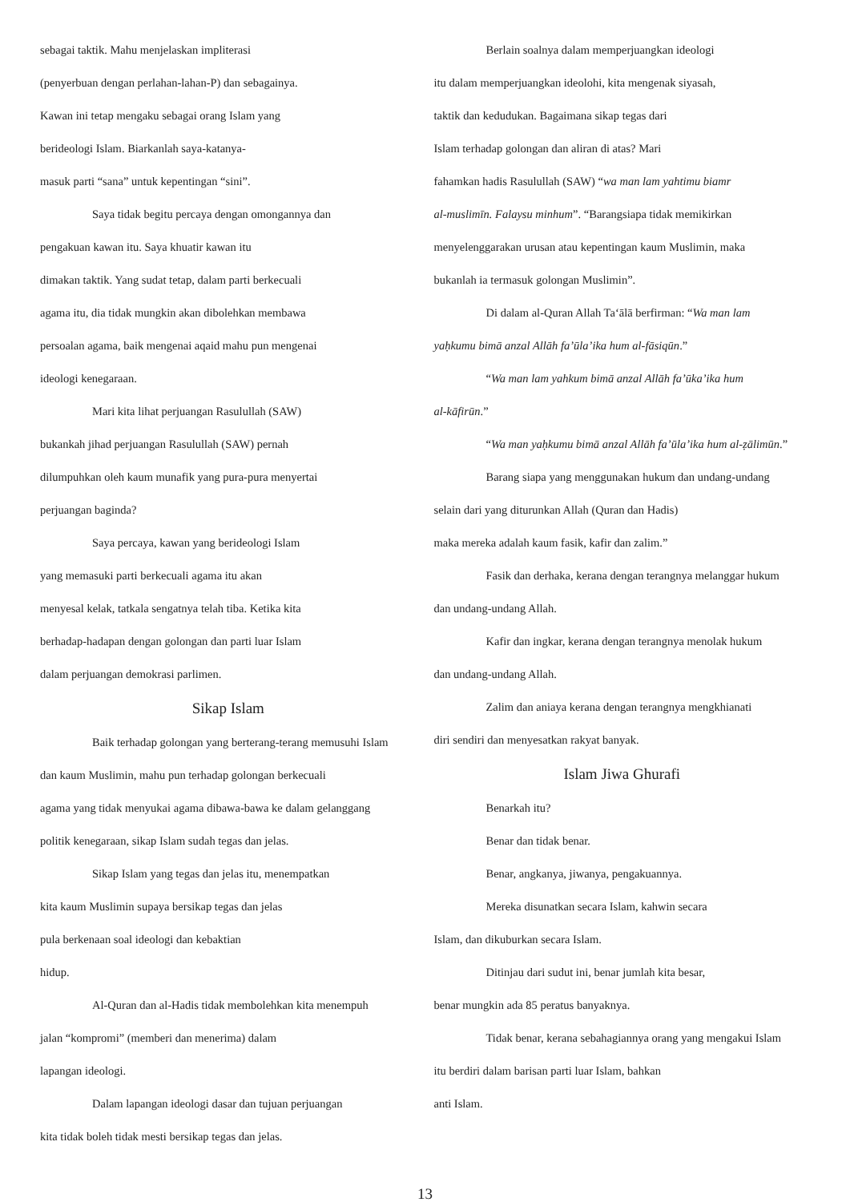sebagai taktik. Mahu menjelaskan impliterasi
(penyerbuan dengan perlahan-lahan-P) dan sebagainya.
Kawan ini tetap mengaku sebagai orang Islam yang
berideologi Islam. Biarkanlah saya-katanya-
masuk parti “sana” untuk kepentingan “sini”.
Saya tidak begitu percaya dengan omongannya dan
pengakuan kawan itu. Saya khuatir kawan itu
dimakan taktik. Yang sudat tetap, dalam parti berkecuali
agama itu, dia tidak mungkin akan dibolehkan membawa
persoalan agama, baik mengenai aqaid mahu pun mengenai
ideologi kenegaraan.
Mari kita lihat perjuangan Rasulullah (SAW)
bukankah jihad perjuangan Rasulullah (SAW) pernah
dilumpuhkan oleh kaum munafik yang pura-pura menyertai
perjuangan baginda?
Saya percaya, kawan yang berideologi Islam
yang memasuki parti berkecuali agama itu akan
menyesal kelak, tatkala sengatnya telah tiba. Ketika kita
berhadap-hadapan dengan golongan dan parti luar Islam
dalam perjuangan demokrasi parlimen.
Sikap Islam
Baik terhadap golongan yang berterang-terang memusuhi Islam
dan kaum Muslimin, mahu pun terhadap golongan berkecuali
agama yang tidak menyukai agama dibawa-bawa ke dalam gelanggang
politik kenegaraan, sikap Islam sudah tegas dan jelas.
Sikap Islam yang tegas dan jelas itu, menempatkan
kita kaum Muslimin supaya bersikap tegas dan jelas
pula berkenaan soal ideologi dan kebaktian
hidup.
Al-Quran dan al-Hadis tidak membolehkan kita menempuh
jalan “kompromi” (memberi dan menerima) dalam
lapangan ideologi.
Dalam lapangan ideologi dasar dan tujuan perjuangan
kita tidak boleh tidak mesti bersikap tegas dan jelas.
Berlain soalnya dalam memperjuangkan ideologi
itu dalam memperjuangkan ideolohi, kita mengenak siyasah,
taktik dan kedudukan. Bagaimana sikap tegas dari
Islam terhadap golongan dan aliran di atas? Mari
fahamkan hadis Rasulullah (SAW) “wa man lam yahtimu biamr
al-muslimīn. Falaysu minhum”. “Barangsiapa tidak memikirkan
menyelenggarakan urusan atau kepentingan kaum Muslimin, maka
bukanlah ia termasuk golongan Muslimin”.
Di dalam al-Quran Allah Ta‘ālā berfirman: “Wa man lam
yaḥkumu bimā anzal Allāh fa’ūla’ika hum al-fāsiqūn.”
“Wa man lam yahkum bimā anzal Allāh fa’ūka’ika hum
al-kāfirūn.”
“Wa man yaḥkumu bimā anzal Allāh fa’ūla’ika hum al-ẓālimūn.”
Barang siapa yang menggunakan hukum dan undang-undang
selain dari yang diturunkan Allah (Quran dan Hadis)
maka mereka adalah kaum fasik, kafir dan zalim.”
Fasik dan derhaka, kerana dengan terangnya melanggar hukum
dan undang-undang Allah.
Kafir dan ingkar, kerana dengan terangnya menolak hukum
dan undang-undang Allah.
Zalim dan aniaya kerana dengan terangnya mengkhianati
diri sendiri dan menyesatkan rakyat banyak.
Islam Jiwa Ghurafi
Benarkah itu?
Benar dan tidak benar.
Benar, angkanya, jiwanya, pengakuannya.
Mereka disunatkan secara Islam, kahwin secara
Islam, dan dikuburkan secara Islam.
Ditinjau dari sudut ini, benar jumlah kita besar,
benar mungkin ada 85 peratus banyaknya.
Tidak benar, kerana sebahagiannya orang yang mengakui Islam
itu berdiri dalam barisan parti luar Islam, bahkan
anti Islam.
13